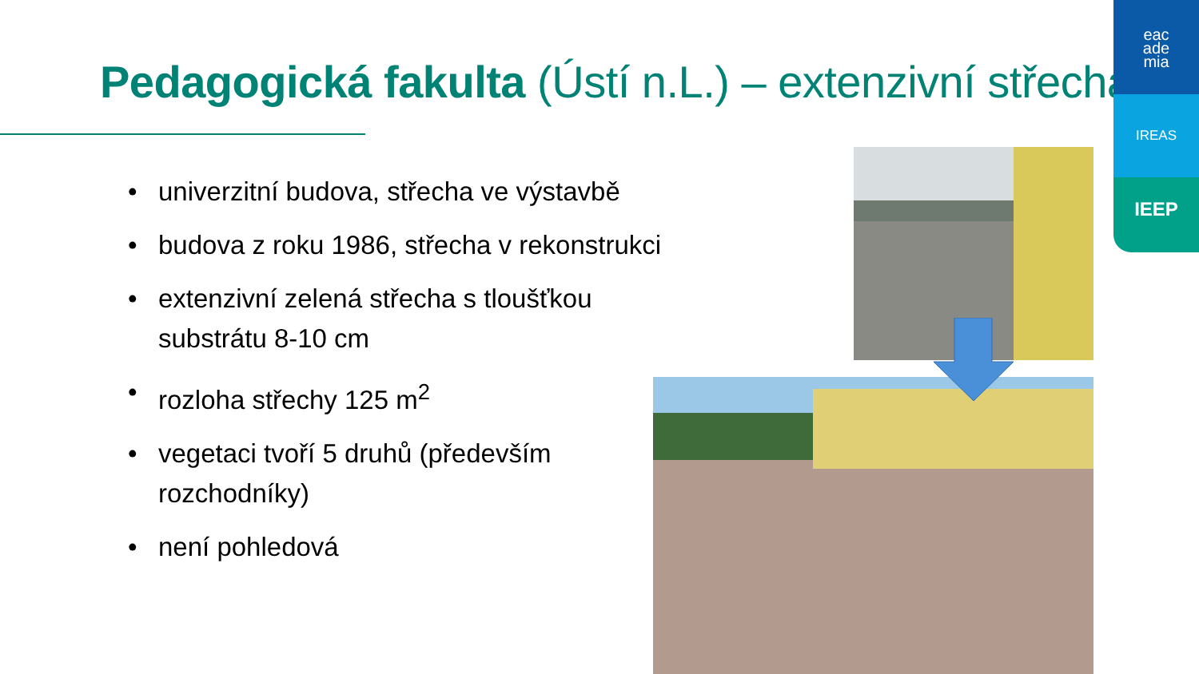Pedagogická fakulta (Ústí n.L.) – extenzivní střecha
• univerzitní budova, střecha ve výstavbě
• budova z roku 1986, střecha v rekonstrukci
• extenzivní zelená střecha s tloušťkou substrátu 8-10 cm
• rozloha střechy 125 m<sup>2</sup>
• vegetaci tvoří 5 druhů (především rozchodníky)
• není pohledová
eac
ade
mia
IREAS
IEEP